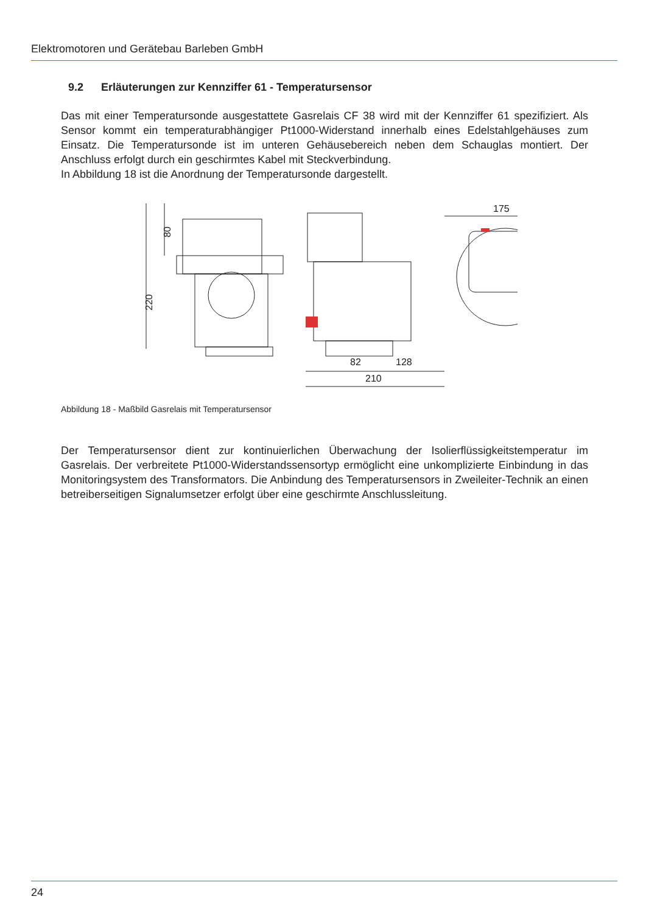Elektromotoren und Gerätebau Barleben GmbH
9.2 Erläuterungen zur Kennziffer 61 - Temperatursensor
Das mit einer Temperatursonde ausgestattete Gasrelais CF 38 wird mit der Kennziffer 61 spezifiziert. Als Sensor kommt ein temperaturabhängiger Pt1000-Widerstand innerhalb eines Edelstahlgehäuses zum Einsatz. Die Temperatursonde ist im unteren Gehäusebereich neben dem Schauglas montiert. Der Anschluss erfolgt durch ein geschirmtes Kabel mit Steckverbindung.
In Abbildung 18 ist die Anordnung der Temperatursonde dargestellt.
220
80
82
128
210
175
Abbildung 18 - Maßbild Gasrelais mit Temperatursensor
Der Temperatursensor dient zur kontinuierlichen Überwachung der Isolierflüssigkeitstemperatur im Gasrelais. Der verbreitete Pt1000-Widerstandssensortyp ermöglicht eine unkomplizierte Einbindung in das Monitoringsystem des Transformators. Die Anbindung des Temperatursensors in Zweileiter-Technik an einen betreiberseitigen Signalumsetzer erfolgt über eine geschirmte Anschlussleitung.
24